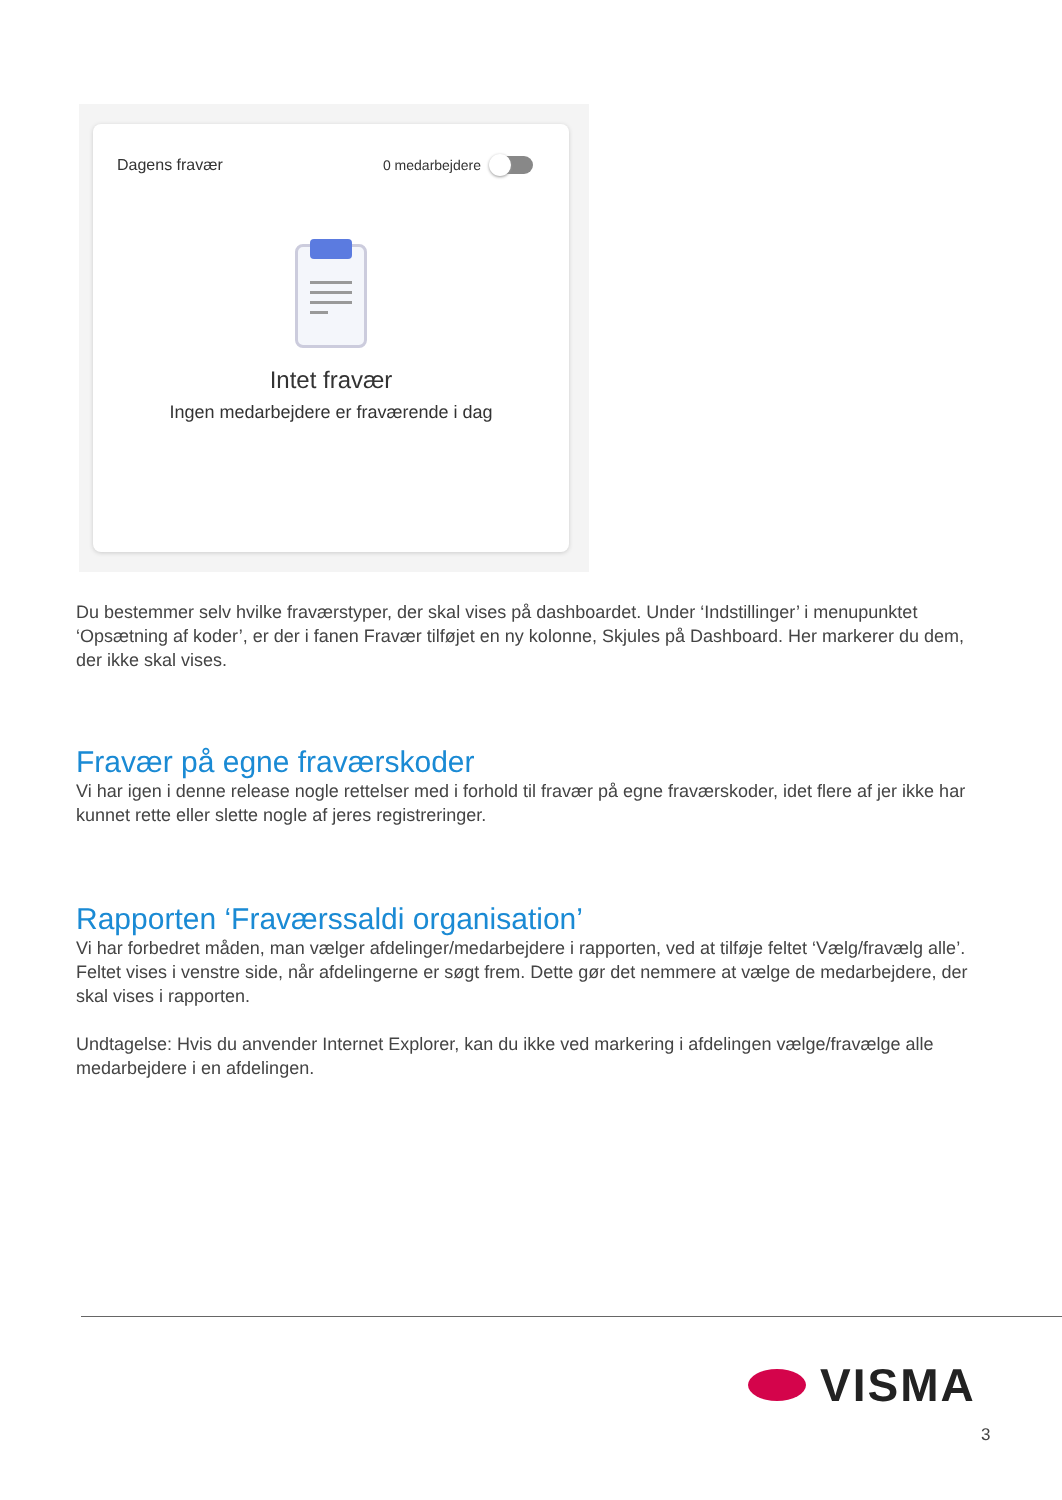Dagens fravær 0 medarbejdere
Intet fravær
Ingen medarbejdere er fraværende i dag
Du bestemmer selv hvilke fraværstyper, der skal vises på dashboardet. Under ‘Indstillinger’ i menupunktet ‘Opsætning af koder’, er der i fanen Fravær tilføjet en ny kolonne, Skjules på Dashboard. Her markerer du dem, der ikke skal vises.
Fravær på egne fraværskoder
Vi har igen i denne release nogle rettelser med i forhold til fravær på egne fraværskoder, idet flere af jer ikke har kunnet rette eller slette nogle af jeres registreringer.
Rapporten ‘Fraværssaldi organisation’
Vi har forbedret måden, man vælger afdelinger/medarbejdere i rapporten, ved at tilføje feltet ‘Vælg/fravælg alle’. Feltet vises i venstre side, når afdelingerne er søgt frem. Dette gør det nemmere at vælge de medarbejdere, der skal vises i rapporten.
Undtagelse: Hvis du anvender Internet Explorer, kan du ikke ved markering i afdelingen vælge/fravælge alle medarbejdere i en afdelingen.
VISMA
3